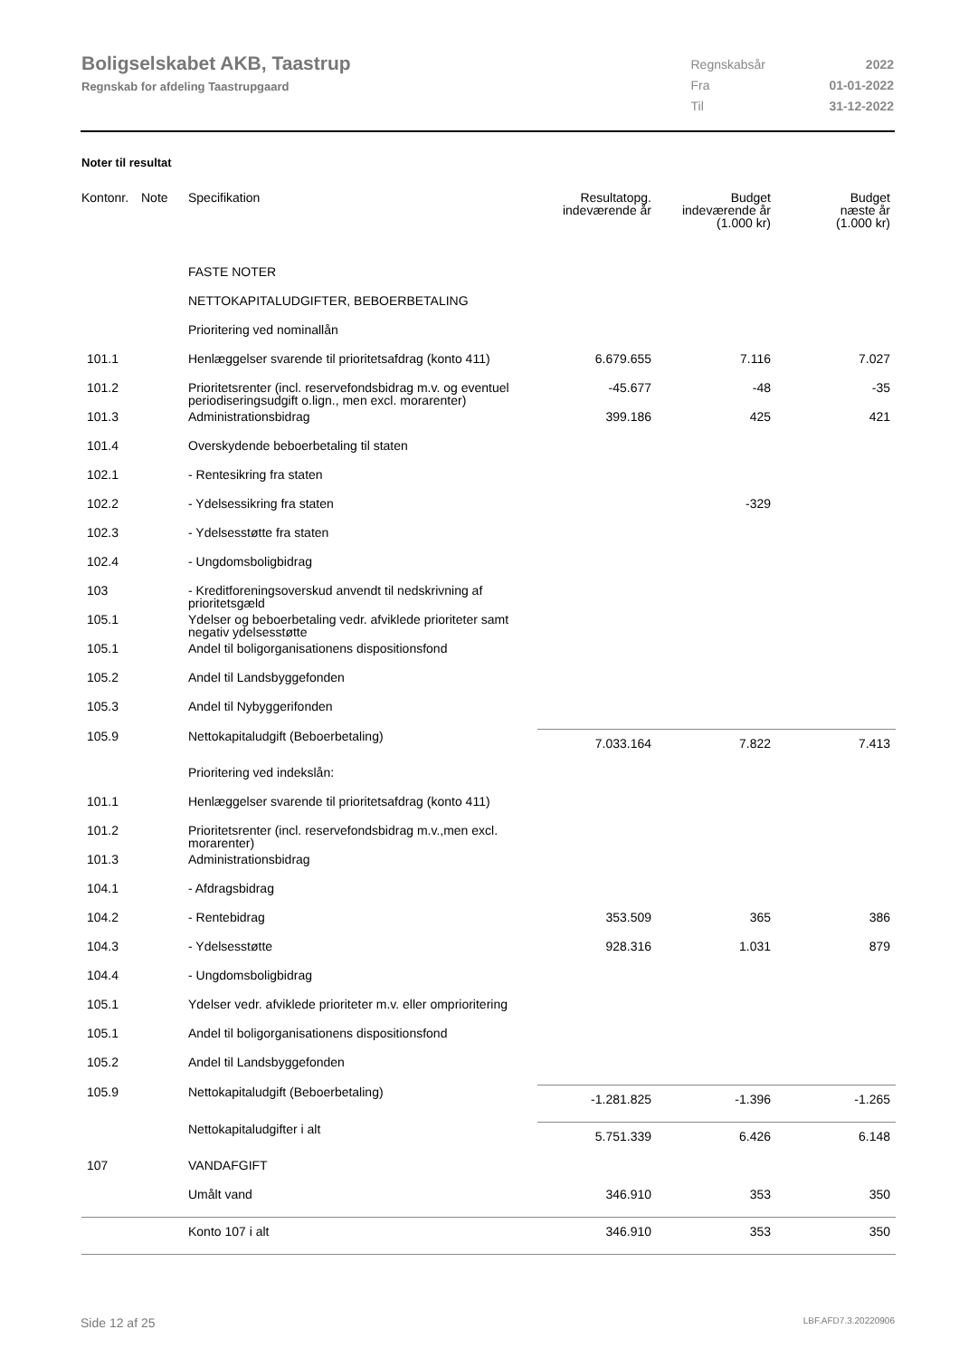Boligselskabet AKB, Taastrup
Regnskab for afdeling Taastrupgaard
| Regnskabsår | 2022 |
| Fra | 01-01-2022 |
| Til | 31-12-2022 |
Noter til resultat
| Kontonr. | Note | Specifikation | Resultatopg. indeværende år | Budget indeværende år (1.000 kr) | Budget næste år (1.000 kr) |
| --- | --- | --- | --- | --- | --- |
| | | FASTE NOTER | | | |
| | | NETTOKAPITALUDGIFTER, BEBOERBETALING | | | |
| | | Prioritering ved nominallån | | | |
| 101.1 | | Henlæggelser svarende til prioritetsafdrag (konto 411) | 6.679.655 | 7.116 | 7.027 |
| 101.2 | | Prioritetsrenter (incl. reservefondsbidrag m.v. og eventuel periodiseringsudgift o.lign., men excl. morarenter) | -45.677 | -48 | -35 |
| 101.3 | | Administrationsbidrag | 399.186 | 425 | 421 |
| 101.4 | | Overskydende beboerbetaling til staten | | | |
| 102.1 | | - Rentesikring fra staten | | | |
| 102.2 | | - Ydelsessikring fra staten | | -329 | |
| 102.3 | | - Ydelsesstøtte fra staten | | | |
| 102.4 | | - Ungdomsboligbidrag | | | |
| 103 | | - Kreditforeningsoverskud anvendt til nedskrivning af prioritetsgæld | | | |
| 105.1 | | Ydelser og beboerbetaling vedr. afviklede prioriteter samt negativ ydelsesstøtte | | | |
| 105.1 | | Andel til boligorganisationens dispositionsfond | | | |
| 105.2 | | Andel til Landsbyggefonden | | | |
| 105.3 | | Andel til Nybyggerifonden | | | |
| 105.9 | | Nettokapitaludgift (Beboerbetaling) | 7.033.164 | 7.822 | 7.413 |
| | | Prioritering ved indekslån: | | | |
| 101.1 | | Henlæggelser svarende til prioritetsafdrag (konto 411) | | | |
| 101.2 | | Prioritetsrenter (incl. reservefondsbidrag m.v.,men excl. morarenter) | | | |
| 101.3 | | Administrationsbidrag | | | |
| 104.1 | | - Afdragsbidrag | | | |
| 104.2 | | - Rentebidrag | 353.509 | 365 | 386 |
| 104.3 | | - Ydelsesstøtte | 928.316 | 1.031 | 879 |
| 104.4 | | - Ungdomsboligbidrag | | | |
| 105.1 | | Ydelser vedr. afviklede prioriteter m.v. eller omprioritering | | | |
| 105.1 | | Andel til boligorganisationens dispositionsfond | | | |
| 105.2 | | Andel til Landsbyggefonden | | | |
| 105.9 | | Nettokapitaludgift (Beboerbetaling) | -1.281.825 | -1.396 | -1.265 |
| | | Nettokapitaludgifter i alt | 5.751.339 | 6.426 | 6.148 |
| 107 | | VANDAFGIFT | | | |
| | | Umålt vand | 346.910 | 353 | 350 |
| | | Konto 107 i alt | 346.910 | 353 | 350 |
Side 12 af 25 LBF.AFD7.3.20220906